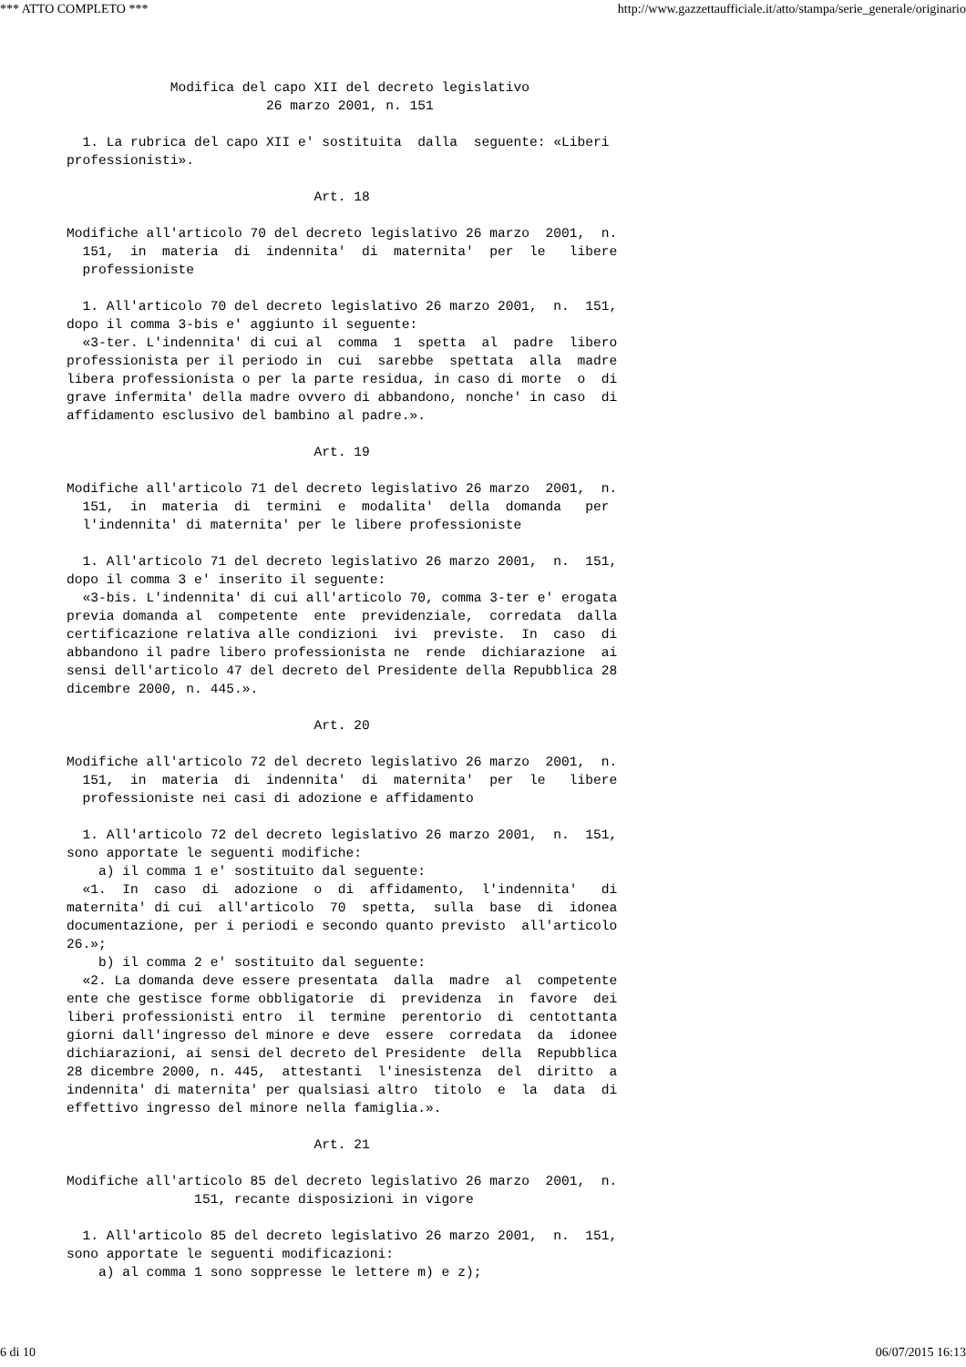*** ATTO COMPLETO *** http://www.gazzettaufficiale.it/atto/stampa/serie_generale/originario
             Modifica del capo XII del decreto legislativo
                         26 marzo 2001, n. 151

  1. La rubrica del capo XII e' sostituita  dalla  seguente: «Liberi
professionisti».

                               Art. 18

Modifiche all'articolo 70 del decreto legislativo 26 marzo  2001,  n.
  151,  in  materia  di  indennita'  di  maternita'  per  le   libere
  professioniste

  1. All'articolo 70 del decreto legislativo 26 marzo 2001,  n.  151,
dopo il comma 3-bis e' aggiunto il seguente:
  «3-ter. L'indennita' di cui al  comma  1  spetta  al  padre  libero
professionista per il periodo in  cui  sarebbe  spettata  alla  madre
libera professionista o per la parte residua, in caso di morte  o  di
grave infermita' della madre ovvero di abbandono, nonche' in caso  di
affidamento esclusivo del bambino al padre.».

                               Art. 19

Modifiche all'articolo 71 del decreto legislativo 26 marzo  2001,  n.
  151,  in  materia  di  termini  e  modalita'  della  domanda   per
  l'indennita' di maternita' per le libere professioniste

  1. All'articolo 71 del decreto legislativo 26 marzo 2001,  n.  151,
dopo il comma 3 e' inserito il seguente:
  «3-bis. L'indennita' di cui all'articolo 70, comma 3-ter e' erogata
previa domanda al  competente  ente  previdenziale,  corredata  dalla
certificazione relativa alle condizioni  ivi  previste.  In  caso  di
abbandono il padre libero professionista ne  rende  dichiarazione  ai
sensi dell'articolo 47 del decreto del Presidente della Repubblica 28
dicembre 2000, n. 445.».

                               Art. 20

Modifiche all'articolo 72 del decreto legislativo 26 marzo  2001,  n.
  151,  in  materia  di  indennita'  di  maternita'  per  le   libere
  professioniste nei casi di adozione e affidamento

  1. All'articolo 72 del decreto legislativo 26 marzo 2001,  n.  151,
sono apportate le seguenti modifiche:
    a) il comma 1 e' sostituito dal seguente:
  «1.  In  caso  di  adozione  o  di  affidamento,  l'indennita'   di
maternita' di cui  all'articolo  70  spetta,  sulla  base  di  idonea
documentazione, per i periodi e secondo quanto previsto  all'articolo
26.»;
    b) il comma 2 e' sostituito dal seguente:
  «2. La domanda deve essere presentata  dalla  madre  al  competente
ente che gestisce forme obbligatorie  di  previdenza  in  favore  dei
liberi professionisti entro  il  termine  perentorio  di  centottanta
giorni dall'ingresso del minore e deve  essere  corredata  da  idonee
dichiarazioni, ai sensi del decreto del Presidente  della  Repubblica
28 dicembre 2000, n. 445,  attestanti  l'inesistenza  del  diritto  a
indennita' di maternita' per qualsiasi altro  titolo  e  la  data  di
effettivo ingresso del minore nella famiglia.».

                               Art. 21

Modifiche all'articolo 85 del decreto legislativo 26 marzo  2001,  n.
                151, recante disposizioni in vigore

  1. All'articolo 85 del decreto legislativo 26 marzo 2001,  n.  151,
sono apportate le seguenti modificazioni:
    a) al comma 1 sono soppresse le lettere m) e z);
6 di 10 06/07/2015 16:13